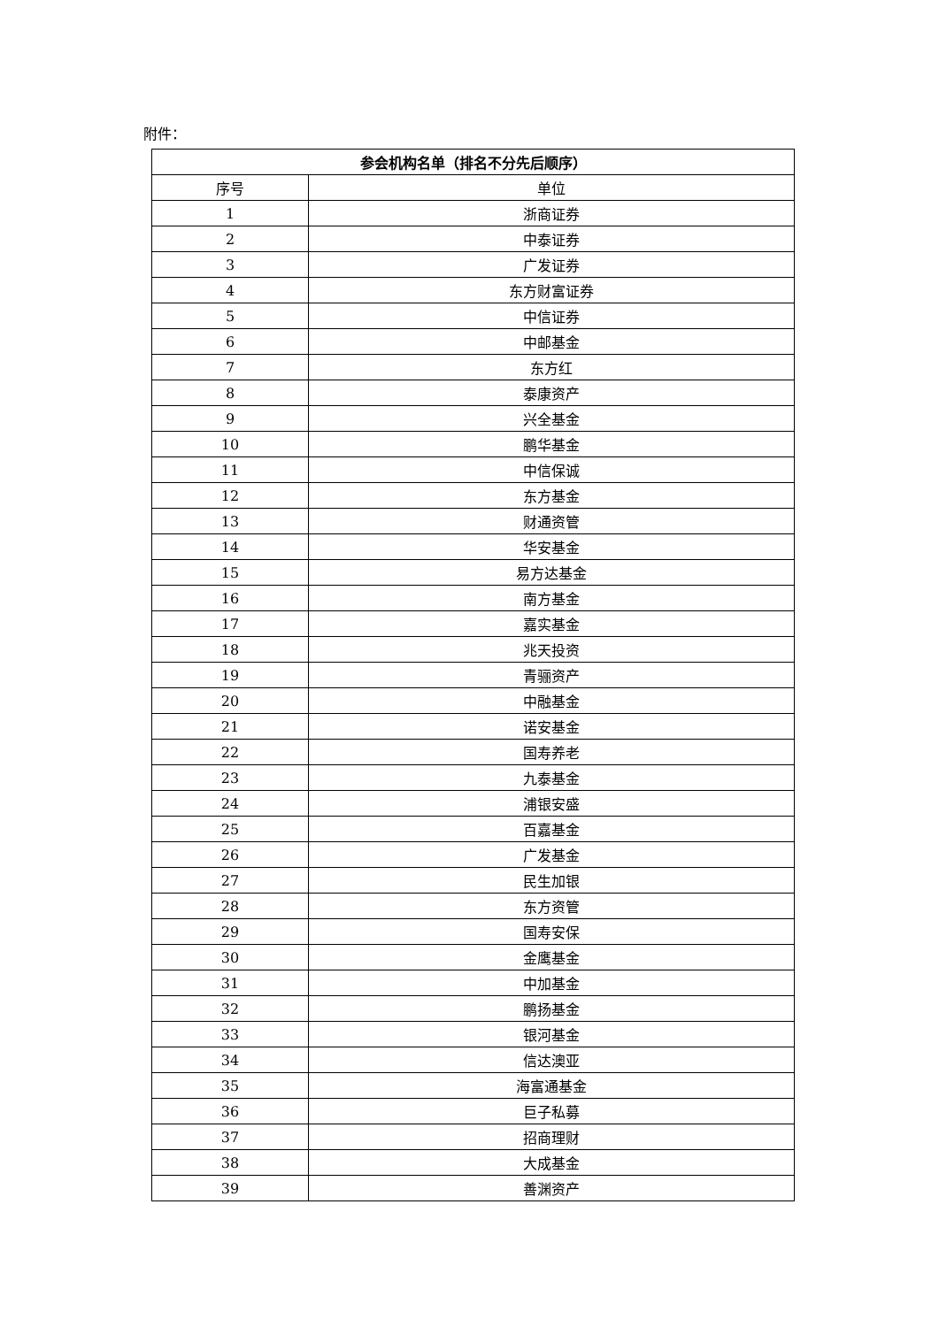附件：
| 参会机构名单（排名不分先后顺序） | |
| --- | --- |
| 序号 | 单位 |
| 1 | 浙商证券 |
| 2 | 中泰证券 |
| 3 | 广发证券 |
| 4 | 东方财富证券 |
| 5 | 中信证券 |
| 6 | 中邮基金 |
| 7 | 东方红 |
| 8 | 泰康资产 |
| 9 | 兴全基金 |
| 10 | 鹏华基金 |
| 11 | 中信保诚 |
| 12 | 东方基金 |
| 13 | 财通资管 |
| 14 | 华安基金 |
| 15 | 易方达基金 |
| 16 | 南方基金 |
| 17 | 嘉实基金 |
| 18 | 兆天投资 |
| 19 | 青骊资产 |
| 20 | 中融基金 |
| 21 | 诺安基金 |
| 22 | 国寿养老 |
| 23 | 九泰基金 |
| 24 | 浦银安盛 |
| 25 | 百嘉基金 |
| 26 | 广发基金 |
| 27 | 民生加银 |
| 28 | 东方资管 |
| 29 | 国寿安保 |
| 30 | 金鹰基金 |
| 31 | 中加基金 |
| 32 | 鹏扬基金 |
| 33 | 银河基金 |
| 34 | 信达澳亚 |
| 35 | 海富通基金 |
| 36 | 巨子私募 |
| 37 | 招商理财 |
| 38 | 大成基金 |
| 39 | 善渊资产 |